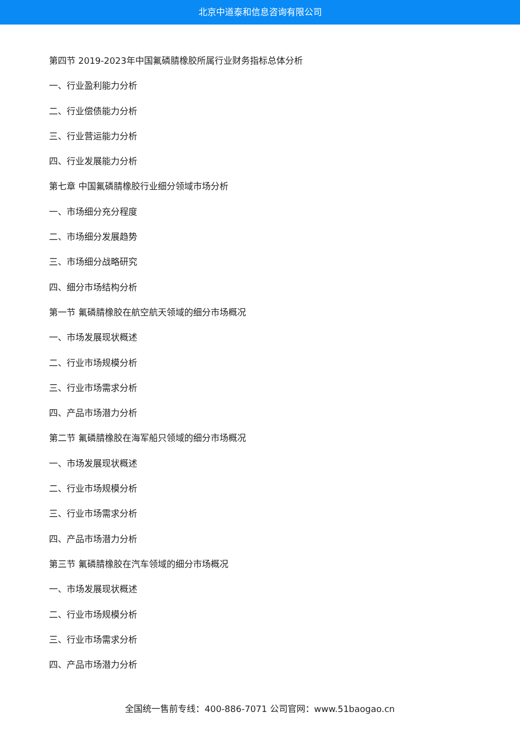北京中道泰和信息咨询有限公司
第四节 2019-2023年中国氟磷腈橡胶所属行业财务指标总体分析
一、行业盈利能力分析
二、行业偿债能力分析
三、行业营运能力分析
四、行业发展能力分析
第七章 中国氟磷腈橡胶行业细分领域市场分析
一、市场细分充分程度
二、市场细分发展趋势
三、市场细分战略研究
四、细分市场结构分析
第一节 氟磷腈橡胶在航空航天领域的细分市场概况
一、市场发展现状概述
二、行业市场规模分析
三、行业市场需求分析
四、产品市场潜力分析
第二节 氟磷腈橡胶在海军船只领域的细分市场概况
一、市场发展现状概述
二、行业市场规模分析
三、行业市场需求分析
四、产品市场潜力分析
第三节 氟磷腈橡胶在汽车领域的细分市场概况
一、市场发展现状概述
二、行业市场规模分析
三、行业市场需求分析
四、产品市场潜力分析
全国统一售前专线：400-886-7071 公司官网：www.51baogao.cn